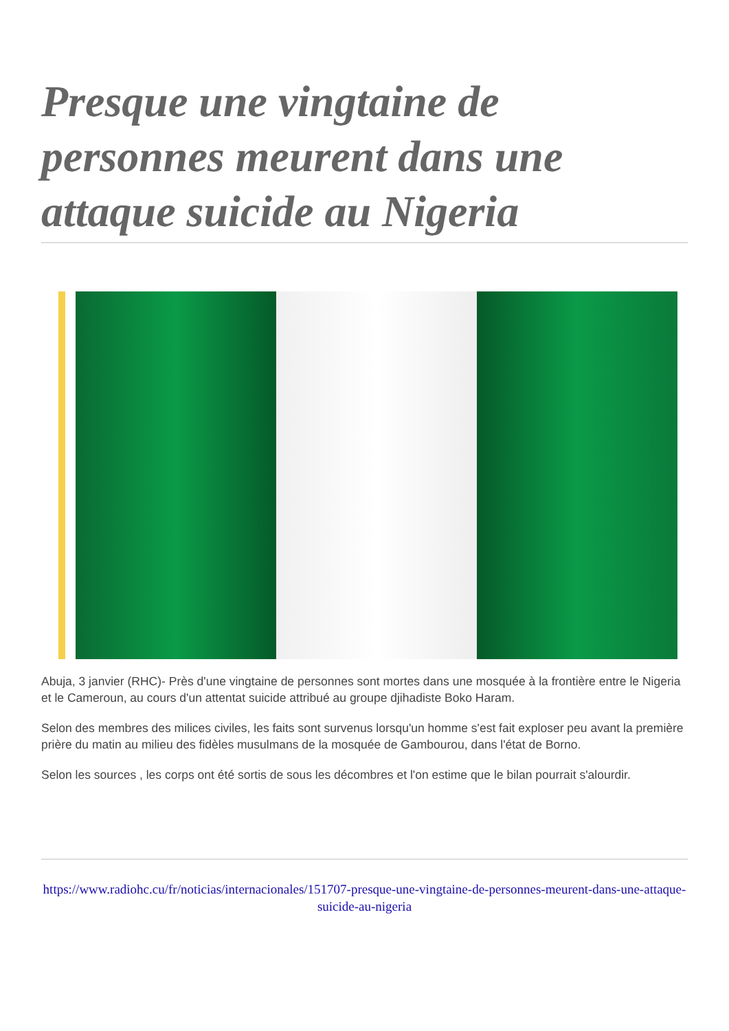Presque une vingtaine de personnes meurent dans une attaque suicide au Nigeria
Abuja, 3 janvier (RHC)- Près d'une vingtaine de personnes sont mortes dans une mosquée à la frontière entre le Nigeria et le Cameroun, au cours d'un attentat suicide attribué au groupe djihadiste Boko Haram.
Selon des membres des milices civiles, les faits sont survenus lorsqu'un homme s'est fait exploser peu avant la première prière du matin au milieu des fidèles musulmans de la mosquée de Gambourou, dans l'état de Borno.
Selon les sources , les corps ont été sortis de sous les décombres et l'on estime que le bilan pourrait s'alourdir.
https://www.radiohc.cu/fr/noticias/internacionales/151707-presque-une-vingtaine-de-personnes-meurent-dans-une-attaque-suicide-au-nigeria